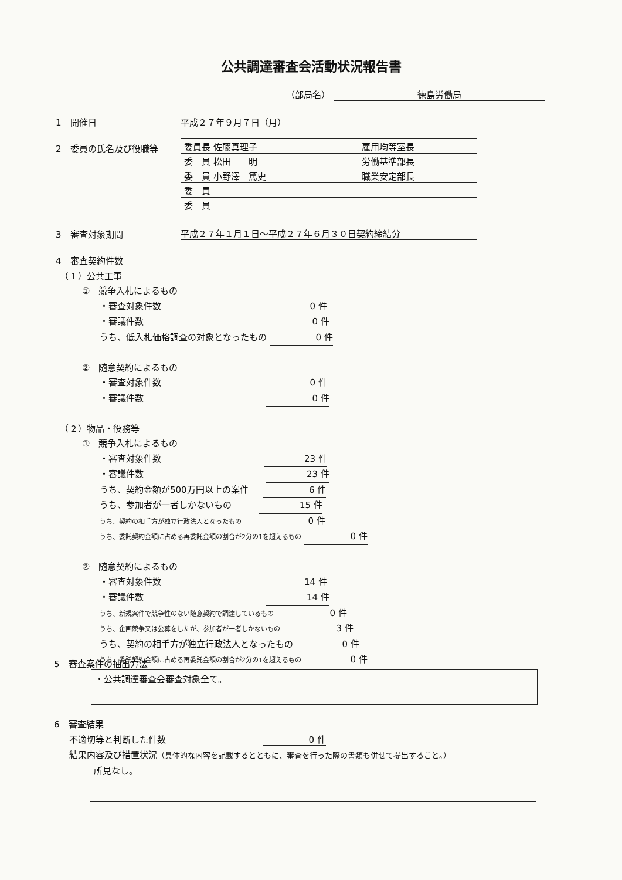公共調達審査会活動状況報告書
（部局名） 徳島労働局
1　開催日 平成２７年９月７日（月）
2　委員の氏名及び役職等
| 委員長 佐藤真理子 | 雇用均等室長 |
| 委 員 松田 明 | 労働基準部長 |
| 委 員 小野澤 篤史 | 職業安定部長 |
| 委 員 | |
| 委 員 | |
3　審査対象期間 平成２７年１月１日～平成２７年６月３０日契約締結分
4　審査契約件数
　（１）公共工事
　　　①　競争入札によるもの
　　　　　・審査対象件数 0 件
　　　　　・審議件数 0 件
　　　　　うち、低入札価格調査の対象となったもの 0 件
　　　②　随意契約によるもの
　　　　　・審査対象件数 0 件
　　　　　・審議件数 0 件
　（２）物品・役務等
　　　①　競争入札によるもの
　　　　　・審査対象件数 23 件
　　　　　・審議件数 23 件
　　　　　うち、契約金額が500万円以上の案件 6 件
　　　　　うち、参加者が一者しかないもの 15 件
　　　　　うち、契約の相手方が独立行政法人となったもの 0 件
　　　　　うち、委託契約金額に占める再委託金額の割合が2分の1を超えるもの 0 件
　　　②　随意契約によるもの
　　　　　・審査対象件数 14 件
　　　　　・審議件数 14 件
　　　　　うち、新規案件で競争性のない随意契約で調達しているもの 0 件
　　　　　うち、企画競争又は公募をしたが、参加者が一者しかないもの 3 件
　　　　　うち、契約の相手方が独立行政法人となったもの 0 件
　　　　　うち、委託契約金額に占める再委託金額の割合が2分の1を超えるもの 0 件
5　審査案件の抽出方法
・公共調達審査会審査対象全て。
6　審査結果
不適切等と判断した件数 0 件
結果内容及び措置状況（具体的な内容を記載するとともに、審査を行った際の書類も併せて提出すること。）
所見なし。